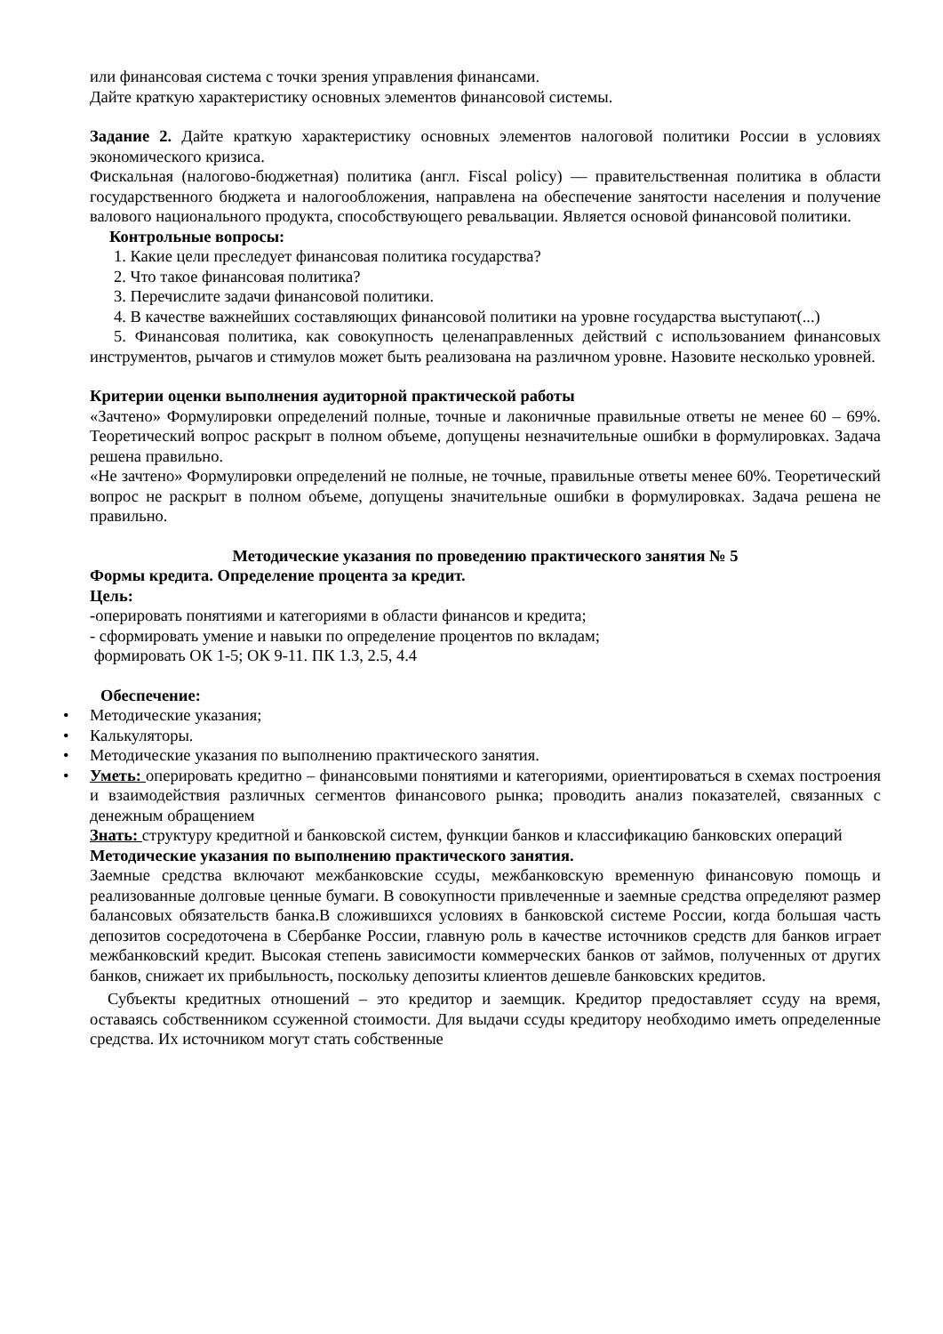или финансовая система с точки зрения управления финансами.
Дайте краткую характеристику основных элементов финансовой системы.
Задание 2. Дайте краткую характеристику основных элементов налоговой политики России в условиях экономического кризиса.
Фискальная (налогово-бюджетная) политика (англ. Fiscal policy) — правительственная политика в области государственного бюджета и налогообложения, направлена на обеспечение занятости населения и получение валового национального продукта, способствующего ревальвации. Является основой финансовой политики.
Контрольные вопросы:
1. Какие цели преследует финансовая политика государства?
2. Что такое финансовая политика?
3. Перечислите задачи финансовой политики.
4. В качестве важнейших составляющих финансовой политики на уровне государства выступают(...)
5. Финансовая политика, как совокупность целенаправленных действий с использованием финансовых инструментов, рычагов и стимулов может быть реализована на различном уровне. Назовите несколько уровней.
Критерии оценки выполнения аудиторной практической работы
«Зачтено» Формулировки определений полные, точные и лаконичные правильные ответы не менее 60 – 69%. Теоретический вопрос раскрыт в полном объеме, допущены незначительные ошибки в формулировках. Задача решена правильно.
«Не зачтено» Формулировки определений не полные, не точные, правильные ответы менее 60%. Теоретический вопрос не раскрыт в полном объеме, допущены значительные ошибки в формулировках. Задача решена не правильно.
Методические указания по проведению практического занятия № 5
Формы кредита. Определение процента за кредит.
Цель:
-оперировать понятиями и категориями в области финансов и кредита;
- сформировать умение и навыки по определение процентов по вкладам;
формировать ОК 1-5; ОК 9-11. ПК 1.3, 2.5, 4.4
Обеспечение:
• Методические указания;
• Калькуляторы.
• Методические указания по выполнению практического занятия.
•
Уметь: оперировать кредитно – финансовыми понятиями и категориями, ориентироваться в схемах построения и взаимодействия различных сегментов финансового рынка; проводить анализ показателей, связанных с денежным обращением
Знать: структуру кредитной и банковской систем, функции банков и классификацию банковских операций
Методические указания по выполнению практического занятия.
Заемные средства включают межбанковские ссуды, межбанковскую временную финансовую помощь и реализованные долговые ценные бумаги. В совокупности привлеченные и заемные средства определяют размер балансовых обязательств банка.В сложившихся условиях в банковской системе России, когда большая часть депозитов сосредоточена в Сбербанке России, главную роль в качестве источников средств для банков играет межбанковский кредит. Высокая степень зависимости коммерческих банков от займов, полученных от других банков, снижает их прибыльность, поскольку депозиты клиентов дешевле банковских кредитов.
Субъекты кредитных отношений – это кредитор и заемщик. Кредитор предоставляет ссуду на время, оставаясь собственником ссуженной стоимости. Для выдачи ссуды кредитору необходимо иметь определенные средства. Их источником могут стать собственные